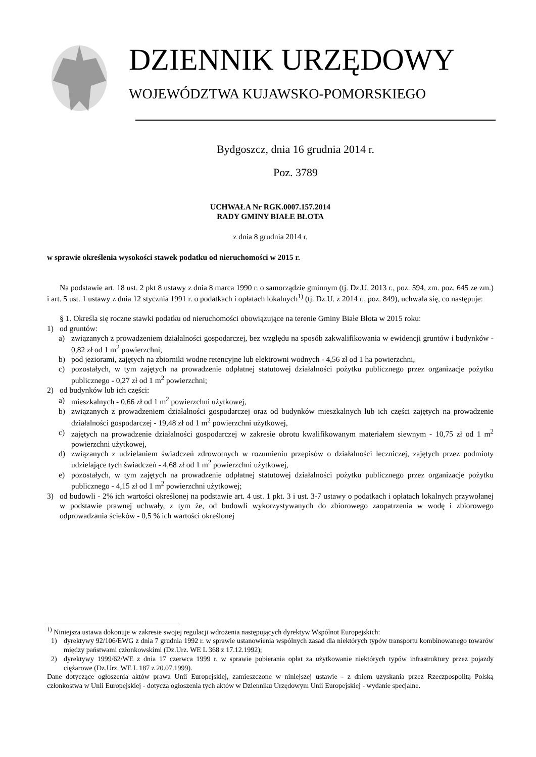DZIENNIK URZĘDOWY
WOJEWÓDZTWA KUJAWSKO-POMORSKIEGO
Bydgoszcz, dnia 16 grudnia 2014 r.
Poz. 3789
UCHWAŁA Nr RGK.0007.157.2014
RADY GMINY BIAŁE BŁOTA
z dnia 8 grudnia 2014 r.
w sprawie określenia wysokości stawek podatku od nieruchomości w 2015 r.
Na podstawie art. 18 ust. 2 pkt 8 ustawy z dnia 8 marca 1990 r. o samorządzie gminnym (tj. Dz.U. 2013 r., poz. 594, zm. poz. 645 ze zm.) i art. 5 ust. 1 ustawy z dnia 12 stycznia 1991 r. o podatkach i opłatach lokalnych<sup>1)</sup> (tj. Dz.U. z 2014 r., poz. 849), uchwala się, co następuje:
§ 1. Określa się roczne stawki podatku od nieruchomości obowiązujące na terenie Gminy Białe Błota w 2015 roku:
1) od gruntów:
a) związanych z prowadzeniem działalności gospodarczej, bez względu na sposób zakwalifikowania w ewidencji gruntów i budynków - 0,82 zł od 1 m<sup>2</sup> powierzchni,
b) pod jeziorami, zajętych na zbiorniki wodne retencyjne lub elektrowni wodnych - 4,56 zł od 1 ha powierzchni,
c) pozostałych, w tym zajętych na prowadzenie odpłatnej statutowej działalności pożytku publicznego przez organizacje pożytku publicznego - 0,27 zł od 1 m<sup>2</sup> powierzchni;
2) od budynków lub ich części:
a) mieszkalnych - 0,66 zł od 1 m<sup>2</sup> powierzchni użytkowej,
b) związanych z prowadzeniem działalności gospodarczej oraz od budynków mieszkalnych lub ich części zajętych na prowadzenie działalności gospodarczej - 19,48 zł od 1 m<sup>2</sup> powierzchni użytkowej,
c) zajętych na prowadzenie działalności gospodarczej w zakresie obrotu kwalifikowanym materiałem siewnym - 10,75 zł od 1 m<sup>2</sup> powierzchni użytkowej,
d) związanych z udzielaniem świadczeń zdrowotnych w rozumieniu przepisów o działalności leczniczej, zajętych przez podmioty udzielające tych świadczeń - 4,68 zł od 1 m<sup>2</sup> powierzchni użytkowej,
e) pozostałych, w tym zajętych na prowadzenie odpłatnej statutowej działalności pożytku publicznego przez organizacje pożytku publicznego - 4,15 zł od 1 m<sup>2</sup> powierzchni użytkowej;
3) od budowli - 2% ich wartości określonej na podstawie art. 4 ust. 1 pkt. 3 i ust. 3-7 ustawy o podatkach i opłatach lokalnych przywołanej w podstawie prawnej uchwały, z tym że, od budowli wykorzystywanych do zbiorowego zaopatrzenia w wodę i zbiorowego odprowadzania ścieków - 0,5 % ich wartości określonej
<sup>1)</sup> Niniejsza ustawa dokonuje w zakresie swojej regulacji wdrożenia następujących dyrektyw Wspólnot Europejskich:
1) dyrektywy 92/106/EWG z dnia 7 grudnia 1992 r. w sprawie ustanowienia wspólnych zasad dla niektórych typów transportu kombinowanego towarów między państwami członkowskimi (Dz.Urz. WE L 368 z 17.12.1992);
2) dyrektywy 1999/62/WE z dnia 17 czerwca 1999 r. w sprawie pobierania opłat za użytkowanie niektórych typów infrastruktury przez pojazdy ciężarowe (Dz.Urz. WE L 187 z 20.07.1999).
Dane dotyczące ogłoszenia aktów prawa Unii Europejskiej, zamieszczone w niniejszej ustawie - z dniem uzyskania przez Rzeczpospolitą Polską członkostwa w Unii Europejskiej - dotyczą ogłoszenia tych aktów w Dzienniku Urzędowym Unii Europejskiej - wydanie specjalne.